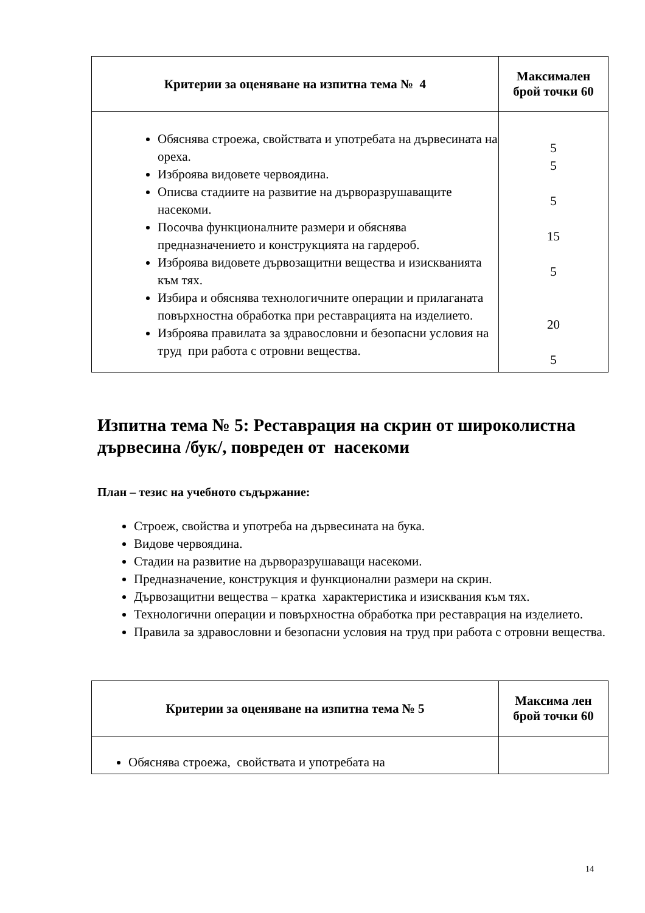| Критерии за оценяване на изпитна тема № 4 | Максимален брой точки 60 |
| --- | --- |
| Обяснява строежа, свойствата и употребата на дървесината на ореха. Изброява видовете червоядина. Описва стадиите на развитие на дърворазрушаващите насекоми. Посочва функционалните размери и обяснява предназначението и конструкцията на гардероб. Изброява видовете дървозащитни вещества и изискванията към тях. Избира и обяснява технологичните операции и прилаганата повърхностна обработка при реставрацията на изделието. Изброява правилата за здравословни и безопасни условия на труд при работа с отровни вещества. | 5 5 5 15 5 20 5 |
Изпитна тема № 5: Реставрация на скрин от широколистна дървесина /бук/, повреден от насекоми
План – тезис на учебното съдържание:
Строеж, свойства и употреба на дървесината на бука.
Видове червоядина.
Стадии на развитие на дърворазрушаващи насекоми.
Предназначение, конструкция и функционални размери на скрин.
Дървозащитни вещества – кратка характеристика и изисквания към тях.
Технологични операции и повърхностна обработка при реставрация на изделието.
Правила за здравословни и безопасни условия на труд при работа с отровни вещества.
| Критерии за оценяване на изпитна тема № 5 | Максима лен брой точки 60 |
| --- | --- |
| Обяснява строежа, свойствата и употребата на | |
14